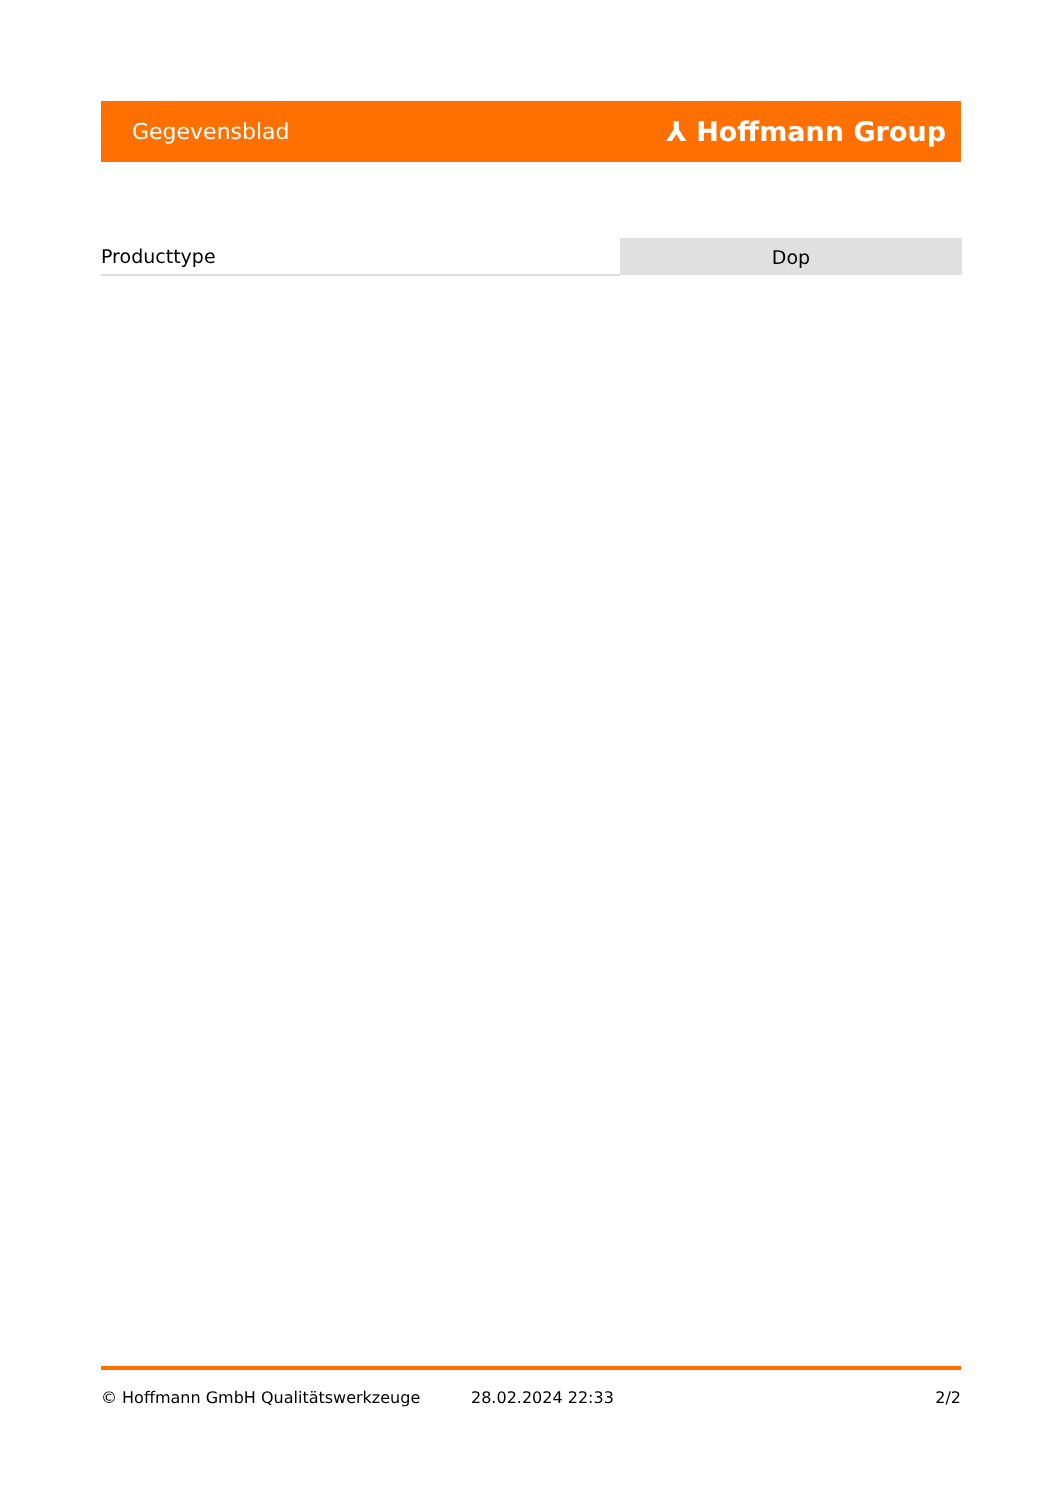Gegevensblad ⅄ Hoffmann Group
| Producttype | Dop |
© Hoffmann GmbH Qualitätswerkzeuge 28.02.2024 22:33 2/2